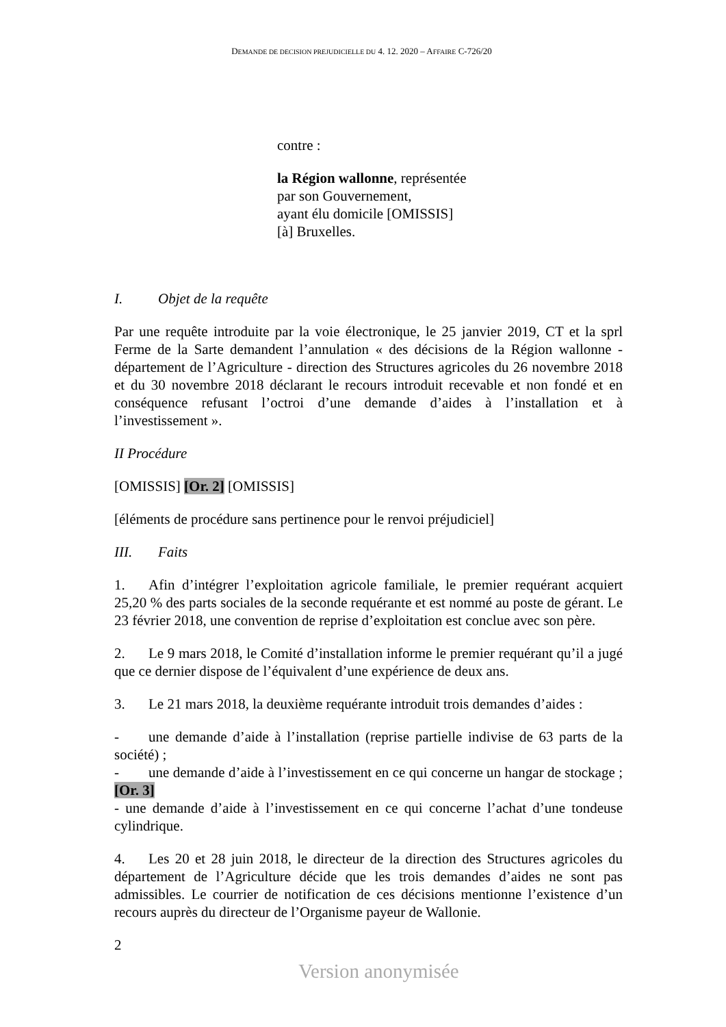DEMANDE DE DECISION PREJUDICIELLE DU 4. 12. 2020 – AFFAIRE C-726/20
contre :
la Région wallonne, représentée
par son Gouvernement,
ayant élu domicile [OMISSIS]
[à] Bruxelles.
I. Objet de la requête
Par une requête introduite par la voie électronique, le 25 janvier 2019, CT et la sprl Ferme de la Sarte demandent l’annulation « des décisions de la Région wallonne - département de l’Agriculture - direction des Structures agricoles du 26 novembre 2018 et du 30 novembre 2018 déclarant le recours introduit recevable et non fondé et en conséquence refusant l’octroi d’une demande d’aides à l’installation et à l’investissement ».
II Procédure
[OMISSIS] [Or. 2] [OMISSIS]
[éléments de procédure sans pertinence pour le renvoi préjudiciel]
III. Faits
1. Afin d’intégrer l’exploitation agricole familiale, le premier requérant acquiert 25,20 % des parts sociales de la seconde requérante et est nommé au poste de gérant. Le 23 février 2018, une convention de reprise d’exploitation est conclue avec son père.
2. Le 9 mars 2018, le Comité d’installation informe le premier requérant qu’il a jugé que ce dernier dispose de l’équivalent d’une expérience de deux ans.
3. Le 21 mars 2018, la deuxième requérante introduit trois demandes d’aides :
- une demande d’aide à l’installation (reprise partielle indivise de 63 parts de la société) ;
- une demande d’aide à l’investissement en ce qui concerne un hangar de stockage ; [Or. 3]
- une demande d’aide à l’investissement en ce qui concerne l’achat d’une tondeuse cylindrique.
4. Les 20 et 28 juin 2018, le directeur de la direction des Structures agricoles du département de l’Agriculture décide que les trois demandes d’aides ne sont pas admissibles. Le courrier de notification de ces décisions mentionne l’existence d’un recours auprès du directeur de l’Organisme payeur de Wallonie.
2
Version anonymisée